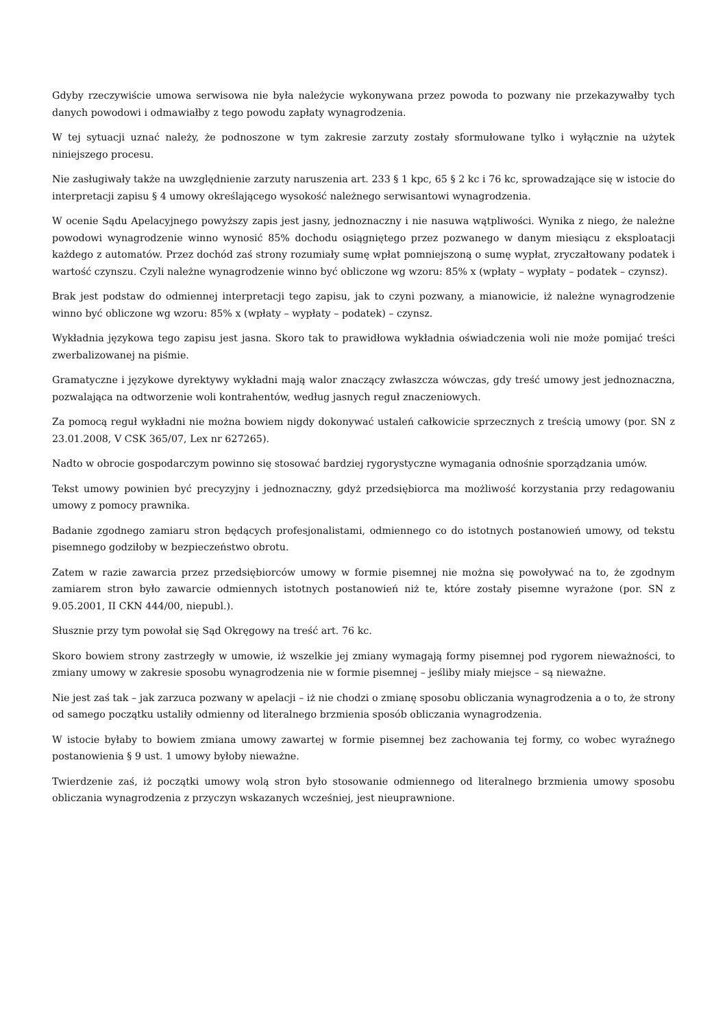Gdyby rzeczywiście umowa serwisowa nie była należycie wykonywana przez powoda to pozwany nie przekazywałby tych danych powodowi i odmawiałby z tego powodu zapłaty wynagrodzenia.
W tej sytuacji uznać należy, że podnoszone w tym zakresie zarzuty zostały sformułowane tylko i wyłącznie na użytek niniejszego procesu.
Nie zasługiwały także na uwzględnienie zarzuty naruszenia art. 233 § 1 kpc, 65 § 2 kc i 76 kc, sprowadzające się w istocie do interpretacji zapisu § 4 umowy określającego wysokość należnego serwisantowi wynagrodzenia.
W ocenie Sądu Apelacyjnego powyższy zapis jest jasny, jednoznaczny i nie nasuwa wątpliwości. Wynika z niego, że należne powodowi wynagrodzenie winno wynosić 85% dochodu osiągniętego przez pozwanego w danym miesiącu z eksploatacji każdego z automatów. Przez dochód zaś strony rozumiały sumę wpłat pomniejszoną o sumę wypłat, zryczałtowany podatek i wartość czynszu. Czyli należne wynagrodzenie winno być obliczone wg wzoru: 85% x (wpłaty – wypłaty – podatek – czynsz).
Brak jest podstaw do odmiennej interpretacji tego zapisu, jak to czyni pozwany, a mianowicie, iż należne wynagrodzenie winno być obliczone wg wzoru: 85% x (wpłaty – wypłaty – podatek) – czynsz.
Wykładnia językowa tego zapisu jest jasna. Skoro tak to prawidłowa wykładnia oświadczenia woli nie może pomijać treści zwerbalizowanej na piśmie.
Gramatyczne i językowe dyrektywy wykładni mają walor znaczący zwłaszcza wówczas, gdy treść umowy jest jednoznaczna, pozwalająca na odtworzenie woli kontrahentów, według jasnych reguł znaczeniowych.
Za pomocą reguł wykładni nie można bowiem nigdy dokonywać ustaleń całkowicie sprzecznych z treścią umowy (por. SN z 23.01.2008, V CSK 365/07, Lex nr 627265).
Nadto w obrocie gospodarczym powinno się stosować bardziej rygorystyczne wymagania odnośnie sporządzania umów.
Tekst umowy powinien być precyzyjny i jednoznaczny, gdyż przedsiębiorca ma możliwość korzystania przy redagowaniu umowy z pomocy prawnika.
Badanie zgodnego zamiaru stron będących profesjonalistami, odmiennego co do istotnych postanowień umowy, od tekstu pisemnego godziłoby w bezpieczeństwo obrotu.
Zatem w razie zawarcia przez przedsiębiorców umowy w formie pisemnej nie można się powoływać na to, że zgodnym zamiarem stron było zawarcie odmiennych istotnych postanowień niż te, które zostały pisemne wyrażone (por. SN z 9.05.2001, II CKN 444/00, niepubl.).
Słusznie przy tym powołał się Sąd Okręgowy na treść art. 76 kc.
Skoro bowiem strony zastrzegły w umowie, iż wszelkie jej zmiany wymagają formy pisemnej pod rygorem nieważności, to zmiany umowy w zakresie sposobu wynagrodzenia nie w formie pisemnej – jeśliby miały miejsce – są nieważne.
Nie jest zaś tak – jak zarzuca pozwany w apelacji – iż nie chodzi o zmianę sposobu obliczania wynagrodzenia a o to, że strony od samego początku ustaliły odmienny od literalnego brzmienia sposób obliczania wynagrodzenia.
W istocie byłaby to bowiem zmiana umowy zawartej w formie pisemnej bez zachowania tej formy, co wobec wyraźnego postanowienia § 9 ust. 1 umowy byłoby nieważne.
Twierdzenie zaś, iż początki umowy wolą stron było stosowanie odmiennego od literalnego brzmienia umowy sposobu obliczania wynagrodzenia z przyczyn wskazanych wcześniej, jest nieuprawnione.